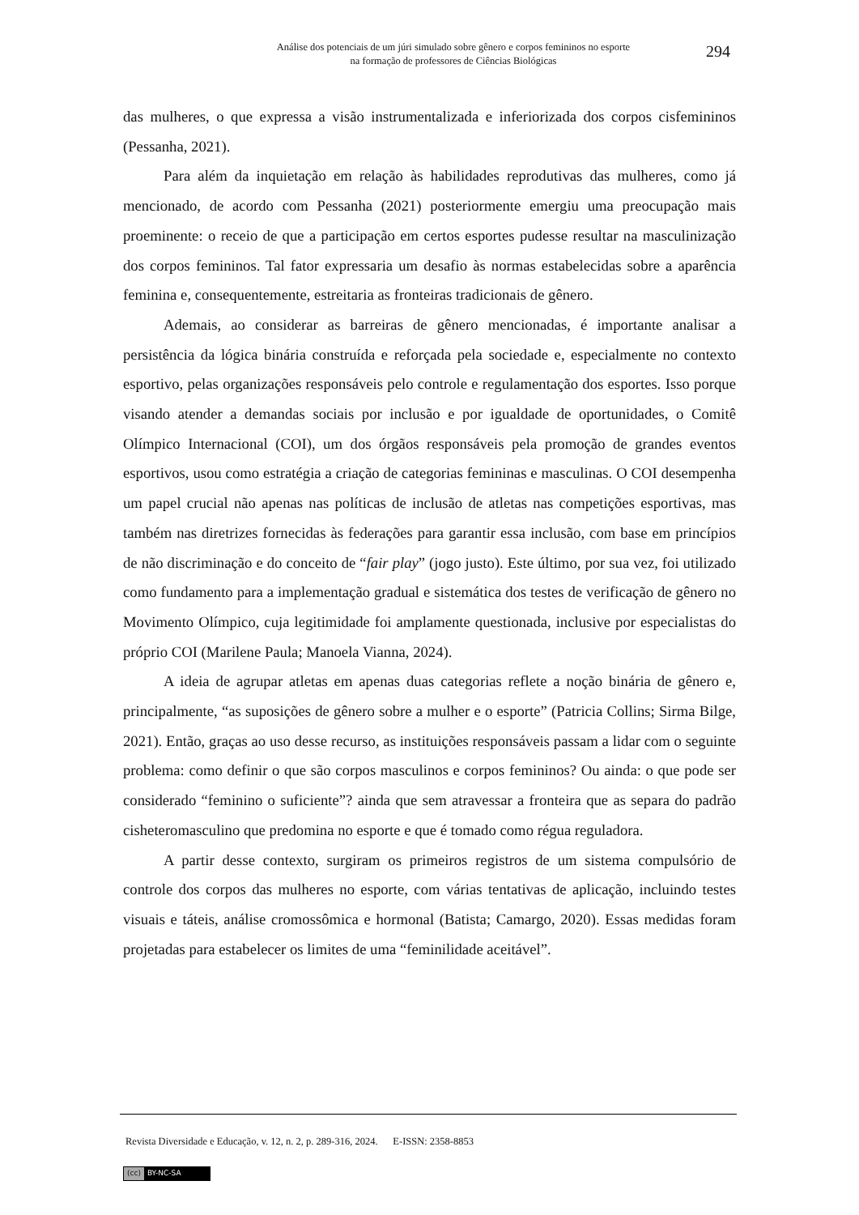Análise dos potenciais de um júri simulado sobre gênero e corpos femininos no esporte
na formação de professores de Ciências Biológicas
294
das mulheres, o que expressa a visão instrumentalizada e inferiorizada dos corpos cisfemininos (Pessanha, 2021).
Para além da inquietação em relação às habilidades reprodutivas das mulheres, como já mencionado, de acordo com Pessanha (2021) posteriormente emergiu uma preocupação mais proeminente: o receio de que a participação em certos esportes pudesse resultar na masculinização dos corpos femininos. Tal fator expressaria um desafio às normas estabelecidas sobre a aparência feminina e, consequentemente, estreitaria as fronteiras tradicionais de gênero.
Ademais, ao considerar as barreiras de gênero mencionadas, é importante analisar a persistência da lógica binária construída e reforçada pela sociedade e, especialmente no contexto esportivo, pelas organizações responsáveis pelo controle e regulamentação dos esportes. Isso porque visando atender a demandas sociais por inclusão e por igualdade de oportunidades, o Comitê Olímpico Internacional (COI), um dos órgãos responsáveis pela promoção de grandes eventos esportivos, usou como estratégia a criação de categorias femininas e masculinas. O COI desempenha um papel crucial não apenas nas políticas de inclusão de atletas nas competições esportivas, mas também nas diretrizes fornecidas às federações para garantir essa inclusão, com base em princípios de não discriminação e do conceito de “fair play” (jogo justo). Este último, por sua vez, foi utilizado como fundamento para a implementação gradual e sistemática dos testes de verificação de gênero no Movimento Olímpico, cuja legitimidade foi amplamente questionada, inclusive por especialistas do próprio COI (Marilene Paula; Manoela Vianna, 2024).
A ideia de agrupar atletas em apenas duas categorias reflete a noção binária de gênero e, principalmente, “as suposições de gênero sobre a mulher e o esporte” (Patricia Collins; Sirma Bilge, 2021). Então, graças ao uso desse recurso, as instituições responsáveis passam a lidar com o seguinte problema: como definir o que são corpos masculinos e corpos femininos? Ou ainda: o que pode ser considerado “feminino o suficiente”? ainda que sem atravessar a fronteira que as separa do padrão cisheteromasculino que predomina no esporte e que é tomado como régua reguladora.
A partir desse contexto, surgiram os primeiros registros de um sistema compulsório de controle dos corpos das mulheres no esporte, com várias tentativas de aplicação, incluindo testes visuais e táteis, análise cromossômica e hormonal (Batista; Camargo, 2020). Essas medidas foram projetadas para estabelecer os limites de uma “feminilidade aceitável”.
Revista Diversidade e Educação, v. 12, n. 2, p. 289-316, 2024. E-ISSN: 2358-8853
(cc) BY-NC-SA